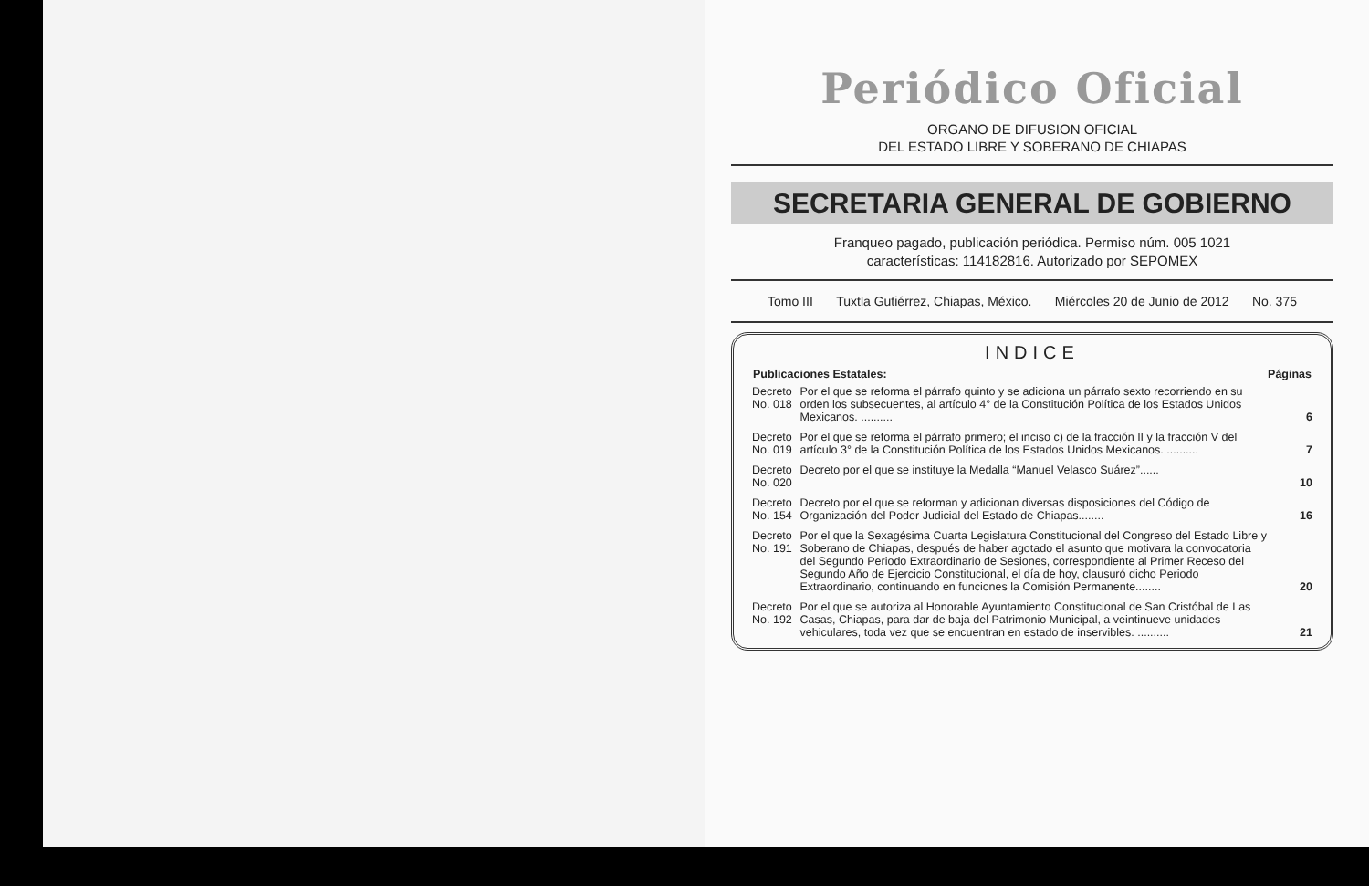Periódico Oficial
ORGANO DE DIFUSION OFICIAL
DEL ESTADO LIBRE Y SOBERANO DE CHIAPAS
SECRETARIA GENERAL DE GOBIERNO
Franqueo pagado, publicación periódica. Permiso núm. 005 1021
características: 114182816. Autorizado por SEPOMEX
Tomo III Tuxtla Gutiérrez, Chiapas, México. Miércoles 20 de Junio de 2012 No. 375
INDICE
| Publicaciones Estatales: | | Páginas |
| --- | --- | --- |
| Decreto No. 018 | Por el que se reforma el párrafo quinto y se adiciona un párrafo sexto recorriendo en su orden los subsecuentes, al artículo 4° de la Constitución Política de los Estados Unidos Mexicanos. .......... | 6 |
| Decreto No. 019 | Por el que se reforma el párrafo primero; el inciso c) de la fracción II y la fracción V del artículo 3° de la Constitución Política de los Estados Unidos Mexicanos. .......... | 7 |
| Decreto No. 020 | Decreto por el que se instituye la Medalla “Manuel Velasco Suárez”...... | 10 |
| Decreto No. 154 | Decreto por el que se reforman y adicionan diversas disposiciones del Código de Organización del Poder Judicial del Estado de Chiapas........ | 16 |
| Decreto No. 191 | Por el que la Sexagésima Cuarta Legislatura Constitucional del Congreso del Estado Libre y Soberano de Chiapas, después de haber agotado el asunto que motivara la convocatoria del Segundo Periodo Extraordinario de Sesiones, correspondiente al Primer Receso del Segundo Año de Ejercicio Constitucional, el día de hoy, clausuró dicho Periodo Extraordinario, continuando en funciones la Comisión Permanente........ | 20 |
| Decreto No. 192 | Por el que se autoriza al Honorable Ayuntamiento Constitucional de San Cristóbal de Las Casas, Chiapas, para dar de baja del Patrimonio Municipal, a veintinueve unidades vehiculares, toda vez que se encuentran en estado de inservibles. .......... | 21 |